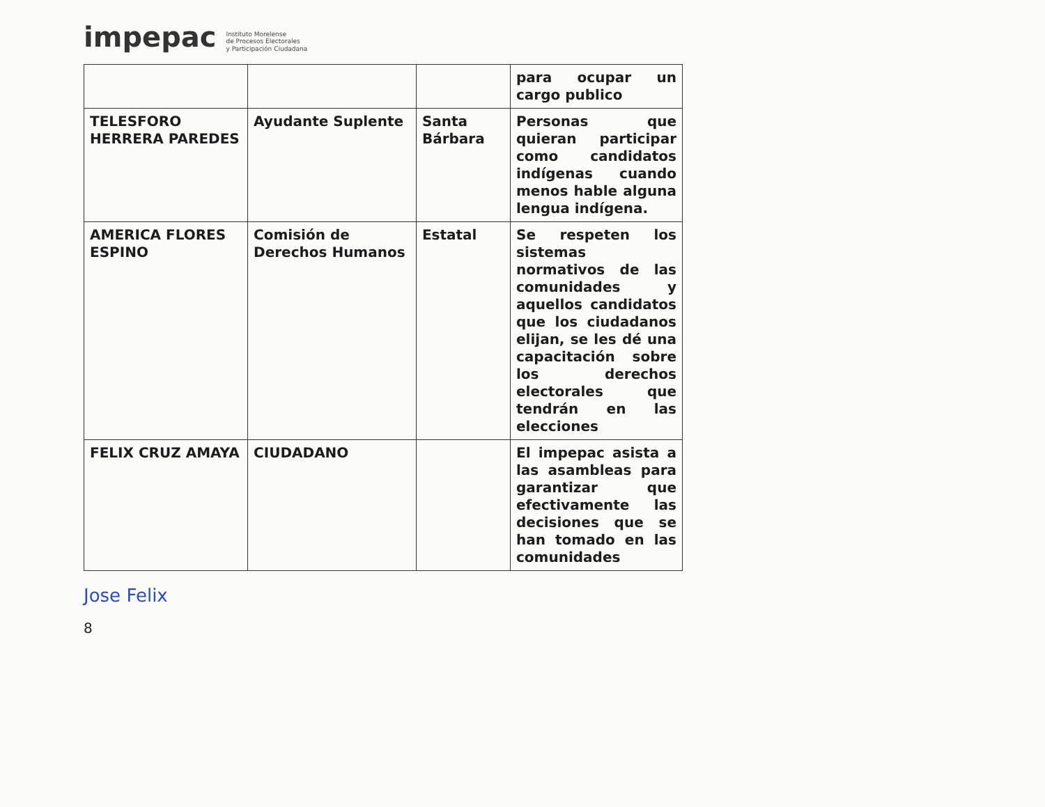impepac Instituto Morelense
de Procesos Electorales
y Participación Ciudadana
| | | | para ocupar un cargo publico |
| TELESFORO HERRERA PAREDES | Ayudante Suplente | Santa Bárbara | Personas que quieran participar como candidatos indígenas cuando menos hable alguna lengua indígena. |
| AMERICA FLORES ESPINO | Comisión de Derechos Humanos | Estatal | Se respeten los sistemas normativos de las comunidades y aquellos candidatos que los ciudadanos elijan, se les dé una capacitación sobre los derechos electorales que tendrán en las elecciones |
| FELIX CRUZ AMAYA | CIUDADANO | | El impepac asista a las asambleas para garantizar que efectivamente las decisiones que se han tomado en las comunidades |
Jose Felix
8